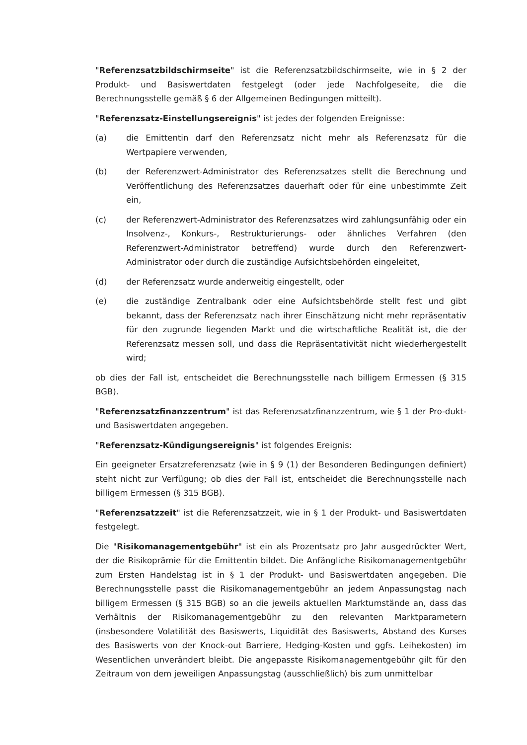"Referenzsatzbildschirmseite" ist die Referenzsatzbildschirmseite, wie in § 2 der Produkt- und Basiswertdaten festgelegt (oder jede Nachfolgeseite, die die Berechnungsstelle gemäß § 6 der Allgemeinen Bedingungen mitteilt).
"Referenzsatz-Einstellungsereignis" ist jedes der folgenden Ereignisse:
(a) die Emittentin darf den Referenzsatz nicht mehr als Referenzsatz für die Wertpapiere verwenden,
(b) der Referenzwert-Administrator des Referenzsatzes stellt die Berechnung und Veröffentlichung des Referenzsatzes dauerhaft oder für eine unbestimmte Zeit ein,
(c) der Referenzwert-Administrator des Referenzsatzes wird zahlungsunfähig oder ein Insolvenz-, Konkurs-, Restrukturierungs- oder ähnliches Verfahren (den Referenzwert-Administrator betreffend) wurde durch den Referenzwert-Administrator oder durch die zuständige Aufsichtsbehörden eingeleitet,
(d) der Referenzsatz wurde anderweitig eingestellt, oder
(e) die zuständige Zentralbank oder eine Aufsichtsbehörde stellt fest und gibt bekannt, dass der Referenzsatz nach ihrer Einschätzung nicht mehr repräsentativ für den zugrunde liegenden Markt und die wirtschaftliche Realität ist, die der Referenzsatz messen soll, und dass die Repräsentativität nicht wiederhergestellt wird;
ob dies der Fall ist, entscheidet die Berechnungsstelle nach billigem Ermessen (§ 315 BGB).
"Referenzsatzfinanzzentrum" ist das Referenzsatzfinanzzentrum, wie § 1 der Pro-dukt- und Basiswertdaten angegeben.
"Referenzsatz-Kündigungsereignis" ist folgendes Ereignis:
Ein geeigneter Ersatzreferenzsatz (wie in § 9 (1) der Besonderen Bedingungen definiert) steht nicht zur Verfügung; ob dies der Fall ist, entscheidet die Berechnungsstelle nach billigem Ermessen (§ 315 BGB).
"Referenzsatzzeit" ist die Referenzsatzzeit, wie in § 1 der Produkt- und Basiswertdaten festgelegt.
Die "Risikomanagementgebühr" ist ein als Prozentsatz pro Jahr ausgedrückter Wert, der die Risikoprämie für die Emittentin bildet. Die Anfängliche Risikomanagementgebühr zum Ersten Handelstag ist in § 1 der Produkt- und Basiswertdaten angegeben. Die Berechnungsstelle passt die Risikomanagementgebühr an jedem Anpassungstag nach billigem Ermessen (§ 315 BGB) so an die jeweils aktuellen Marktumstände an, dass das Verhältnis der Risikomanagementgebühr zu den relevanten Marktparametern (insbesondere Volatilität des Basiswerts, Liquidität des Basiswerts, Abstand des Kurses des Basiswerts von der Knock-out Barriere, Hedging-Kosten und ggfs. Leihekosten) im Wesentlichen unverändert bleibt. Die angepasste Risikomanagementgebühr gilt für den Zeitraum von dem jeweiligen Anpassungstag (ausschließlich) bis zum unmittelbar